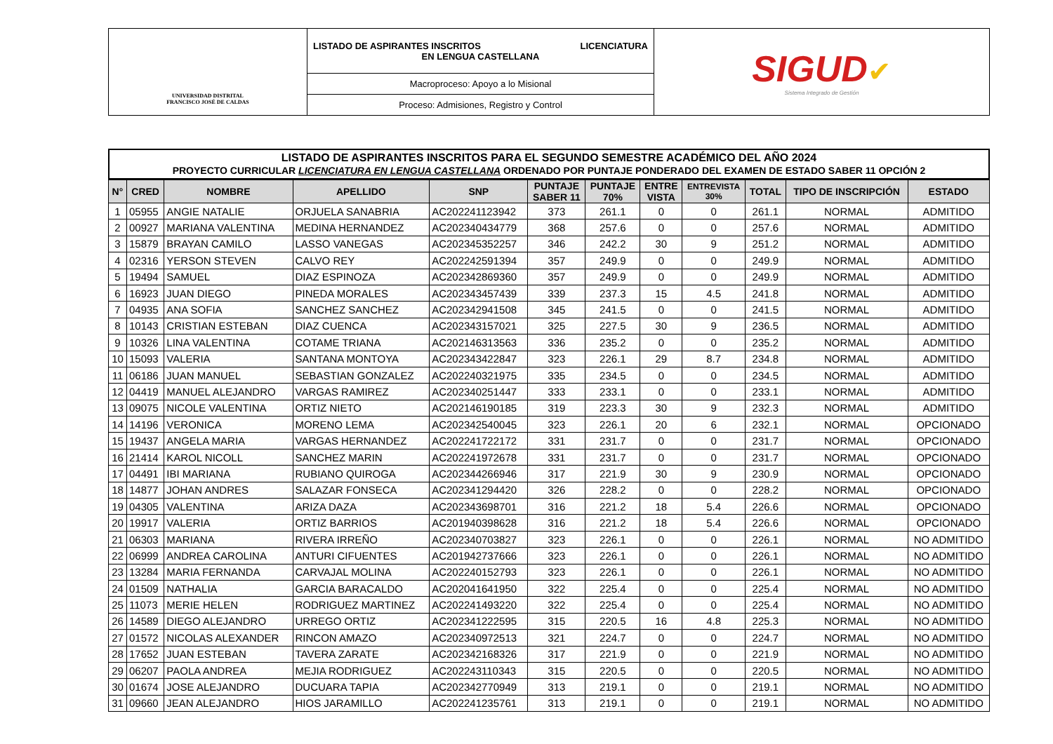| UNIVERSIDAD DISTRITAL FRANCISCO JOSÉ DE CALDAS | LICENCIATURA LISTADO DE ASPIRANTES INSCRITOS EN LENGUA CASTELLANA | SIGUD ✔ Sistema Integrado de Gestión |
| | Macroproceso: Apoyo a lo Misional | |
| | Proceso: Admisiones, Registro y Control | |
LISTADO DE ASPIRANTES INSCRITOS PARA EL SEGUNDO SEMESTRE ACADÉMICO DEL AÑO 2024
PROYECTO CURRICULAR LICENCIATURA EN LENGUA CASTELLANA ORDENADO POR PUNTAJE PONDERADO DEL EXAMEN DE ESTADO SABER 11 OPCIÓN 2
| N° | CRED | NOMBRE | APELLIDO | SNP | PUNTAJE SABER 11 | PUNTAJE 70% | ENTRE VISTA | ENTREVISTA 30% | TOTAL | TIPO DE INSCRIPCIÓN | ESTADO |
| --- | --- | --- | --- | --- | --- | --- | --- | --- | --- | --- | --- |
| 1 | 05955 | ANGIE NATALIE | ORJUELA SANABRIA | AC202241123942 | 373 | 261.1 | 0 | 0 | 261.1 | NORMAL | ADMITIDO |
| 2 | 00927 | MARIANA VALENTINA | MEDINA HERNANDEZ | AC202340434779 | 368 | 257.6 | 0 | 0 | 257.6 | NORMAL | ADMITIDO |
| 3 | 15879 | BRAYAN CAMILO | LASSO VANEGAS | AC202345352257 | 346 | 242.2 | 30 | 9 | 251.2 | NORMAL | ADMITIDO |
| 4 | 02316 | YERSON STEVEN | CALVO REY | AC202242591394 | 357 | 249.9 | 0 | 0 | 249.9 | NORMAL | ADMITIDO |
| 5 | 19494 | SAMUEL | DIAZ ESPINOZA | AC202342869360 | 357 | 249.9 | 0 | 0 | 249.9 | NORMAL | ADMITIDO |
| 6 | 16923 | JUAN DIEGO | PINEDA MORALES | AC202343457439 | 339 | 237.3 | 15 | 4.5 | 241.8 | NORMAL | ADMITIDO |
| 7 | 04935 | ANA SOFIA | SANCHEZ SANCHEZ | AC202342941508 | 345 | 241.5 | 0 | 0 | 241.5 | NORMAL | ADMITIDO |
| 8 | 10143 | CRISTIAN ESTEBAN | DIAZ CUENCA | AC202343157021 | 325 | 227.5 | 30 | 9 | 236.5 | NORMAL | ADMITIDO |
| 9 | 10326 | LINA VALENTINA | COTAME TRIANA | AC202146313563 | 336 | 235.2 | 0 | 0 | 235.2 | NORMAL | ADMITIDO |
| 10 | 15093 | VALERIA | SANTANA MONTOYA | AC202343422847 | 323 | 226.1 | 29 | 8.7 | 234.8 | NORMAL | ADMITIDO |
| 11 | 06186 | JUAN MANUEL | SEBASTIAN GONZALEZ | AC202240321975 | 335 | 234.5 | 0 | 0 | 234.5 | NORMAL | ADMITIDO |
| 12 | 04419 | MANUEL ALEJANDRO | VARGAS RAMIREZ | AC202340251447 | 333 | 233.1 | 0 | 0 | 233.1 | NORMAL | ADMITIDO |
| 13 | 09075 | NICOLE VALENTINA | ORTIZ NIETO | AC202146190185 | 319 | 223.3 | 30 | 9 | 232.3 | NORMAL | ADMITIDO |
| 14 | 14196 | VERONICA | MORENO LEMA | AC202342540045 | 323 | 226.1 | 20 | 6 | 232.1 | NORMAL | OPCIONADO |
| 15 | 19437 | ANGELA MARIA | VARGAS HERNANDEZ | AC202241722172 | 331 | 231.7 | 0 | 0 | 231.7 | NORMAL | OPCIONADO |
| 16 | 21414 | KAROL NICOLL | SANCHEZ MARIN | AC202241972678 | 331 | 231.7 | 0 | 0 | 231.7 | NORMAL | OPCIONADO |
| 17 | 04491 | IBI MARIANA | RUBIANO QUIROGA | AC202344266946 | 317 | 221.9 | 30 | 9 | 230.9 | NORMAL | OPCIONADO |
| 18 | 14877 | JOHAN ANDRES | SALAZAR FONSECA | AC202341294420 | 326 | 228.2 | 0 | 0 | 228.2 | NORMAL | OPCIONADO |
| 19 | 04305 | VALENTINA | ARIZA DAZA | AC202343698701 | 316 | 221.2 | 18 | 5.4 | 226.6 | NORMAL | OPCIONADO |
| 20 | 19917 | VALERIA | ORTIZ BARRIOS | AC201940398628 | 316 | 221.2 | 18 | 5.4 | 226.6 | NORMAL | OPCIONADO |
| 21 | 06303 | MARIANA | RIVERA IRREÑO | AC202340703827 | 323 | 226.1 | 0 | 0 | 226.1 | NORMAL | NO ADMITIDO |
| 22 | 06999 | ANDREA CAROLINA | ANTURI CIFUENTES | AC201942737666 | 323 | 226.1 | 0 | 0 | 226.1 | NORMAL | NO ADMITIDO |
| 23 | 13284 | MARIA FERNANDA | CARVAJAL MOLINA | AC202240152793 | 323 | 226.1 | 0 | 0 | 226.1 | NORMAL | NO ADMITIDO |
| 24 | 01509 | NATHALIA | GARCIA BARACALDO | AC202041641950 | 322 | 225.4 | 0 | 0 | 225.4 | NORMAL | NO ADMITIDO |
| 25 | 11073 | MERIE HELEN | RODRIGUEZ MARTINEZ | AC202241493220 | 322 | 225.4 | 0 | 0 | 225.4 | NORMAL | NO ADMITIDO |
| 26 | 14589 | DIEGO ALEJANDRO | URREGO ORTIZ | AC202341222595 | 315 | 220.5 | 16 | 4.8 | 225.3 | NORMAL | NO ADMITIDO |
| 27 | 01572 | NICOLAS ALEXANDER | RINCON AMAZO | AC202340972513 | 321 | 224.7 | 0 | 0 | 224.7 | NORMAL | NO ADMITIDO |
| 28 | 17652 | JUAN ESTEBAN | TAVERA ZARATE | AC202342168326 | 317 | 221.9 | 0 | 0 | 221.9 | NORMAL | NO ADMITIDO |
| 29 | 06207 | PAOLA ANDREA | MEJIA RODRIGUEZ | AC202243110343 | 315 | 220.5 | 0 | 0 | 220.5 | NORMAL | NO ADMITIDO |
| 30 | 01674 | JOSE ALEJANDRO | DUCUARA TAPIA | AC202342770949 | 313 | 219.1 | 0 | 0 | 219.1 | NORMAL | NO ADMITIDO |
| 31 | 09660 | JEAN ALEJANDRO | HIOS JARAMILLO | AC202241235761 | 313 | 219.1 | 0 | 0 | 219.1 | NORMAL | NO ADMITIDO |